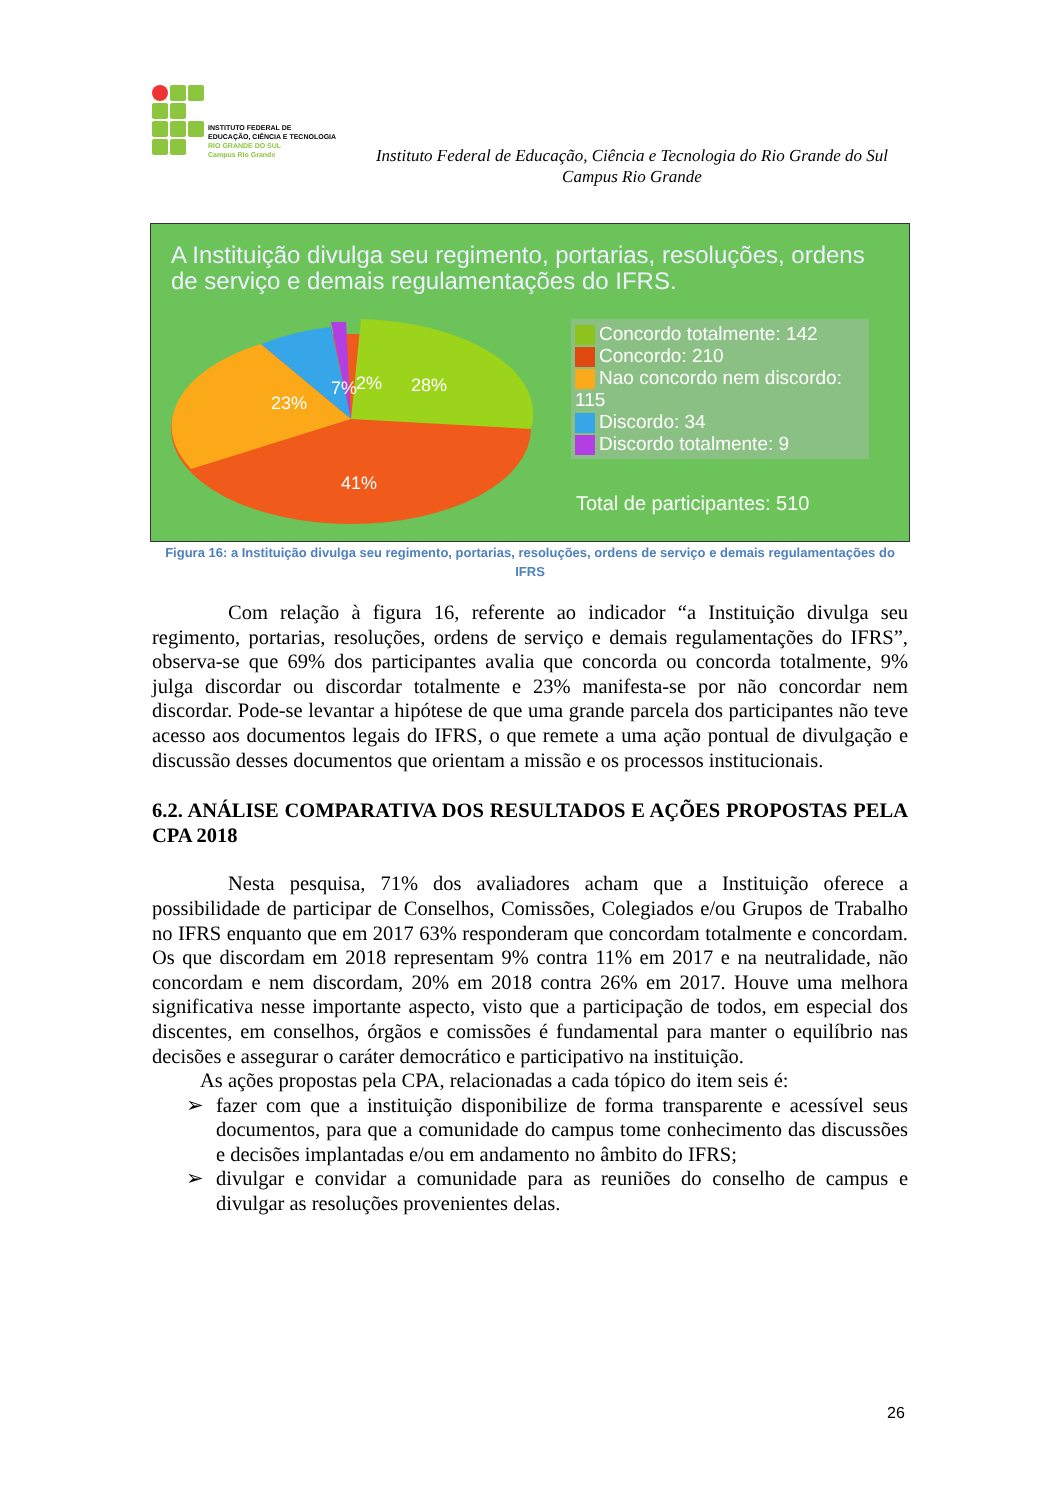INSTITUTO FEDERAL DE
EDUCAÇÃO, CIÊNCIA E TECNOLOGIA
RIO GRANDE DO SUL
Campus Rio Grande
Instituto Federal de Educação, Ciência e Tecnologia do Rio Grande do Sul
Campus Rio Grande
A Instituição divulga seu regimento, portarias, resoluções, ordens de serviço e demais regulamentações do IFRS.
28%
23%
7%
2%
41%
Concordo totalmente: 142
Concordo: 210
Nao concordo nem discordo: 115
Discordo: 34
Discordo totalmente: 9
Total de participantes: 510
Figura 16: a Instituição divulga seu regimento, portarias, resoluções, ordens de serviço e demais regulamentações do IFRS
Com relação à figura 16, referente ao indicador “a Instituição divulga seu regimento, portarias, resoluções, ordens de serviço e demais regulamentações do IFRS”, observa-se que 69% dos participantes avalia que concorda ou concorda totalmente, 9% julga discordar ou discordar totalmente e 23% manifesta-se por não concordar nem discordar. Pode-se levantar a hipótese de que uma grande parcela dos participantes não teve acesso aos documentos legais do IFRS, o que remete a uma ação pontual de divulgação e discussão desses documentos que orientam a missão e os processos institucionais.
6.2. ANÁLISE COMPARATIVA DOS RESULTADOS E AÇÕES PROPOSTAS PELA CPA 2018
Nesta pesquisa, 71% dos avaliadores acham que a Instituição oferece a possibilidade de participar de Conselhos, Comissões, Colegiados e/ou Grupos de Trabalho no IFRS enquanto que em 2017 63% responderam que concordam totalmente e concordam. Os que discordam em 2018 representam 9% contra 11% em 2017 e na neutralidade, não concordam e nem discordam, 20% em 2018 contra 26% em 2017. Houve uma melhora significativa nesse importante aspecto, visto que a participação de todos, em especial dos discentes, em conselhos, órgãos e comissões é fundamental para manter o equilíbrio nas decisões e assegurar o caráter democrático e participativo na instituição.
As ações propostas pela CPA, relacionadas a cada tópico do item seis é:
➢ fazer com que a instituição disponibilize de forma transparente e acessível seus documentos, para que a comunidade do campus tome conhecimento das discussões e decisões implantadas e/ou em andamento no âmbito do IFRS;
➢ divulgar e convidar a comunidade para as reuniões do conselho de campus e divulgar as resoluções provenientes delas.
26